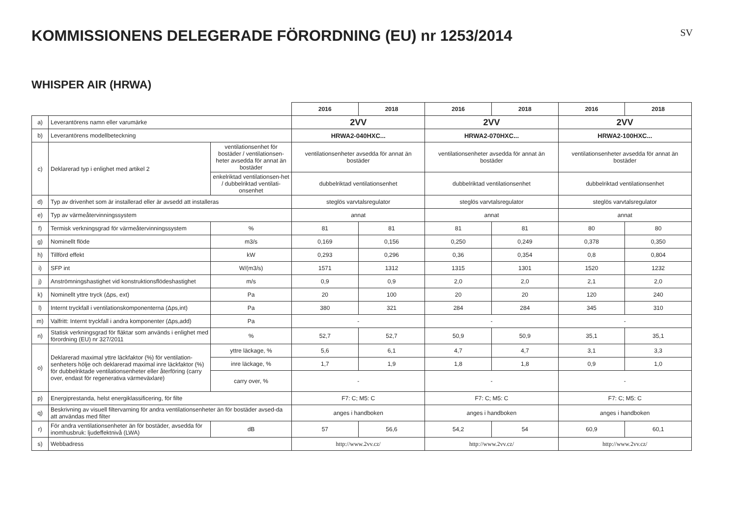KOMMISSIONENS DELEGERADE FÖRORDNING (EU) nr 1253/2014
SV
WHISPER AIR (HRWA)
| | | | 2016 | 2018 | 2016 | 2018 | 2016 | 2018 |
| a) | Leverantörens namn eller varumärke | | 2VV | | 2VV | | 2VV | |
| b) | Leverantörens modellbeteckning | | HRWA2-040HXC... | | HRWA2-070HXC... | | HRWA2-100HXC... | |
| c) | Deklarerad typ i enlighet med artikel 2 | ventilationsenhet för bostäder / ventilationsen-heter avsedda för annat än bostäder | ventilationsenheter avsedda för annat än bostäder | | ventilationsenheter avsedda för annat än bostäder | | ventilationsenheter avsedda för annat än bostäder | |
| | | enkelriktad ventilationsen-het / dubbelriktad ventilati-onsenhet | dubbelriktad ventilationsenhet | | dubbelriktad ventilationsenhet | | dubbelriktad ventilationsenhet | |
| d) | Typ av drivenhet som är installerad eller är avsedd att installeras | | steglös varvtalsregulator | | steglös varvtalsregulator | | steglös varvtalsregulator | |
| e) | Typ av värmeåtervinningssystem | | annat | | annat | | annat | |
| f) | Termisk verkningsgrad för värmeåtervinningssystem | % | 81 | 81 | 81 | 81 | 80 | 80 |
| g) | Nominellt flöde | m3/s | 0,169 | 0,156 | 0,250 | 0,249 | 0,378 | 0,350 |
| h) | Tillförd effekt | kW | 0,293 | 0,296 | 0,36 | 0,354 | 0,8 | 0,804 |
| i) | SFP int | W/(m3/s) | 1571 | 1312 | 1315 | 1301 | 1520 | 1232 |
| j) | Anströmningshastighet vid konstruktionsflödeshastighet | m/s | 0,9 | 0,9 | 2,0 | 2,0 | 2,1 | 2,0 |
| k) | Nominellt yttre tryck (Δps, ext) | Pa | 20 | 100 | 20 | 20 | 120 | 240 |
| l) | Internt tryckfall i ventilationskomponenterna (Δps,int) | Pa | 380 | 321 | 284 | 284 | 345 | 310 |
| m) | Valfritt: Internt tryckfall i andra komponenter (Δps,add) | Pa | - | | - | | - | |
| n) | Statisk verkningsgrad för fläktar som används i enlighet med förordning (EU) nr 327/2011 | % | 52,7 | 52,7 | 50,9 | 50,9 | 35,1 | 35,1 |
| o) | Deklarerad maximal yttre läckfaktor (%) för ventilation-senheters hölje och deklarerad maximal inre läckfaktor (%) för dubbelriktade ventilationsenheter eller återföring (carry over, endast för regenerativa värmeväxlare) | yttre läckage, % | 5,6 | 6,1 | 4,7 | 4,7 | 3,1 | 3,3 |
| | | inre läckage, % | 1,7 | 1,9 | 1,8 | 1,8 | 0,9 | 1,0 |
| | | carry over, % | - | | - | | - | |
| p) | Energiprestanda, helst energiklassificering, för filte | | F7: C; M5: C | | F7: C; M5: C | | F7: C; M5: C | |
| q) | Beskrivning av visuell filtervarning för andra ventilationsenheter än för bostäder avsed-da att användas med filter | | anges i handboken | | anges i handboken | | anges i handboken | |
| r) | För andra ventilationsenheter än för bostäder, avsedda för inomhusbruk: ljudeffektnivå (LWA) | dB | 57 | 56,6 | 54,2 | 54 | 60,9 | 60,1 |
| s) | Webbadress | | http://www.2vv.cz/ | | http://www.2vv.cz/ | | http://www.2vv.cz/ | |